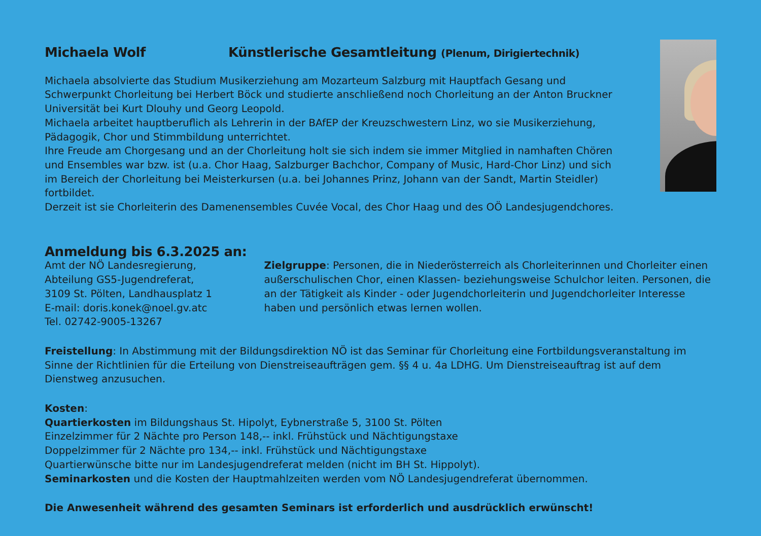Michaela Wolf Künstlerische Gesamtleitung (Plenum, Dirigiertechnik)
Michaela absolvierte das Studium Musikerziehung am Mozarteum Salzburg mit Hauptfach Gesang und Schwerpunkt Chorleitung bei Herbert Böck und studierte anschließend noch Chorleitung an der Anton Bruckner Universität bei Kurt Dlouhy und Georg Leopold.
Michaela arbeitet hauptberuflich als Lehrerin in der BAfEP der Kreuzschwestern Linz, wo sie Musikerziehung, Pädagogik, Chor und Stimmbildung unterrichtet.
Ihre Freude am Chorgesang und an der Chorleitung holt sie sich indem sie immer Mitglied in namhaften Chören und Ensembles war bzw. ist (u.a. Chor Haag, Salzburger Bachchor, Company of Music, Hard-Chor Linz) und sich im Bereich der Chorleitung bei Meisterkursen (u.a. bei Johannes Prinz, Johann van der Sandt, Martin Steidler) fortbildet.
Derzeit ist sie Chorleiterin des Damenensembles Cuvée Vocal, des Chor Haag und des OÖ Landesjugendchores.
Anmeldung bis 6.3.2025 an:
Amt der NÖ Landesregierung,
Abteilung GS5-Jugendreferat,
3109 St. Pölten, Landhausplatz 1
E-mail: doris.konek@noel.gv.atc
Tel. 02742-9005-13267
Zielgruppe: Personen, die in Niederösterreich als Chorleiterinnen und Chorleiter einen außerschulischen Chor, einen Klassen- beziehungsweise Schulchor leiten. Personen, die an der Tätigkeit als Kinder - oder Jugendchorleiterin und Jugendchorleiter Interesse haben und persönlich etwas lernen wollen.
Freistellung: In Abstimmung mit der Bildungsdirektion NÖ ist das Seminar für Chorleitung eine Fortbildungsveranstaltung im Sinne der Richtlinien für die Erteilung von Dienstreiseaufträgen gem. §§ 4 u. 4a LDHG. Um Dienstreiseauftrag ist auf dem Dienstweg anzusuchen.
Kosten:
Quartierkosten im Bildungshaus St. Hipolyt, Eybnerstraße 5, 3100 St. Pölten
Einzelzimmer für 2 Nächte pro Person 148,-- inkl. Frühstück und Nächtigungstaxe
Doppelzimmer für 2 Nächte pro 134,-- inkl. Frühstück und Nächtigungstaxe
Quartierwünsche bitte nur im Landesjugendreferat melden (nicht im BH St. Hippolyt).
Seminarkosten und die Kosten der Hauptmahlzeiten werden vom NÖ Landesjugendreferat übernommen.
Die Anwesenheit während des gesamten Seminars ist erforderlich und ausdrücklich erwünscht!